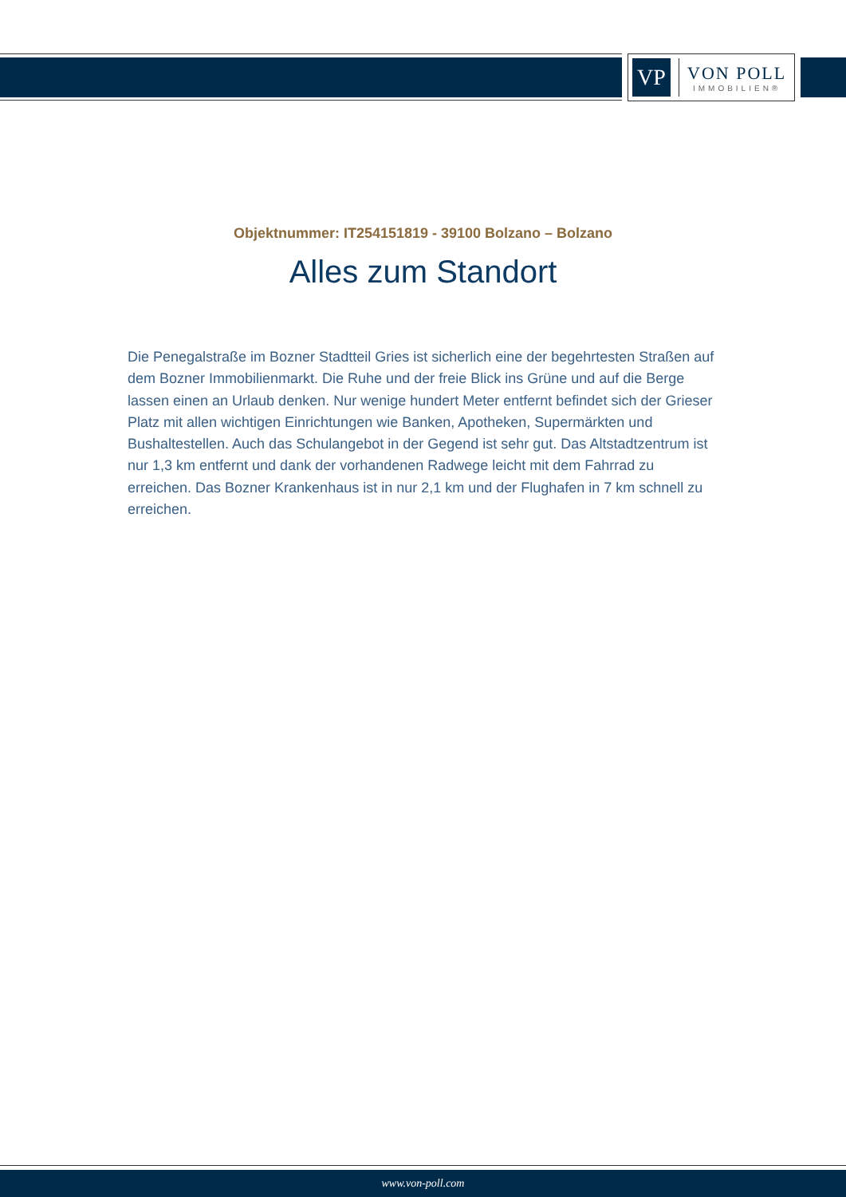VP
VON POLL
IMMOBILIEN®
Objektnummer: IT254151819 - 39100 Bolzano – Bolzano
Alles zum Standort
Die Penegalstraße im Bozner Stadtteil Gries ist sicherlich eine der begehrtesten Straßen auf dem Bozner Immobilienmarkt. Die Ruhe und der freie Blick ins Grüne und auf die Berge lassen einen an Urlaub denken. Nur wenige hundert Meter entfernt befindet sich der Grieser Platz mit allen wichtigen Einrichtungen wie Banken, Apotheken, Supermärkten und Bushaltestellen. Auch das Schulangebot in der Gegend ist sehr gut. Das Altstadtzentrum ist nur 1,3 km entfernt und dank der vorhandenen Radwege leicht mit dem Fahrrad zu erreichen. Das Bozner Krankenhaus ist in nur 2,1 km und der Flughafen in 7 km schnell zu erreichen.
www.von-poll.com